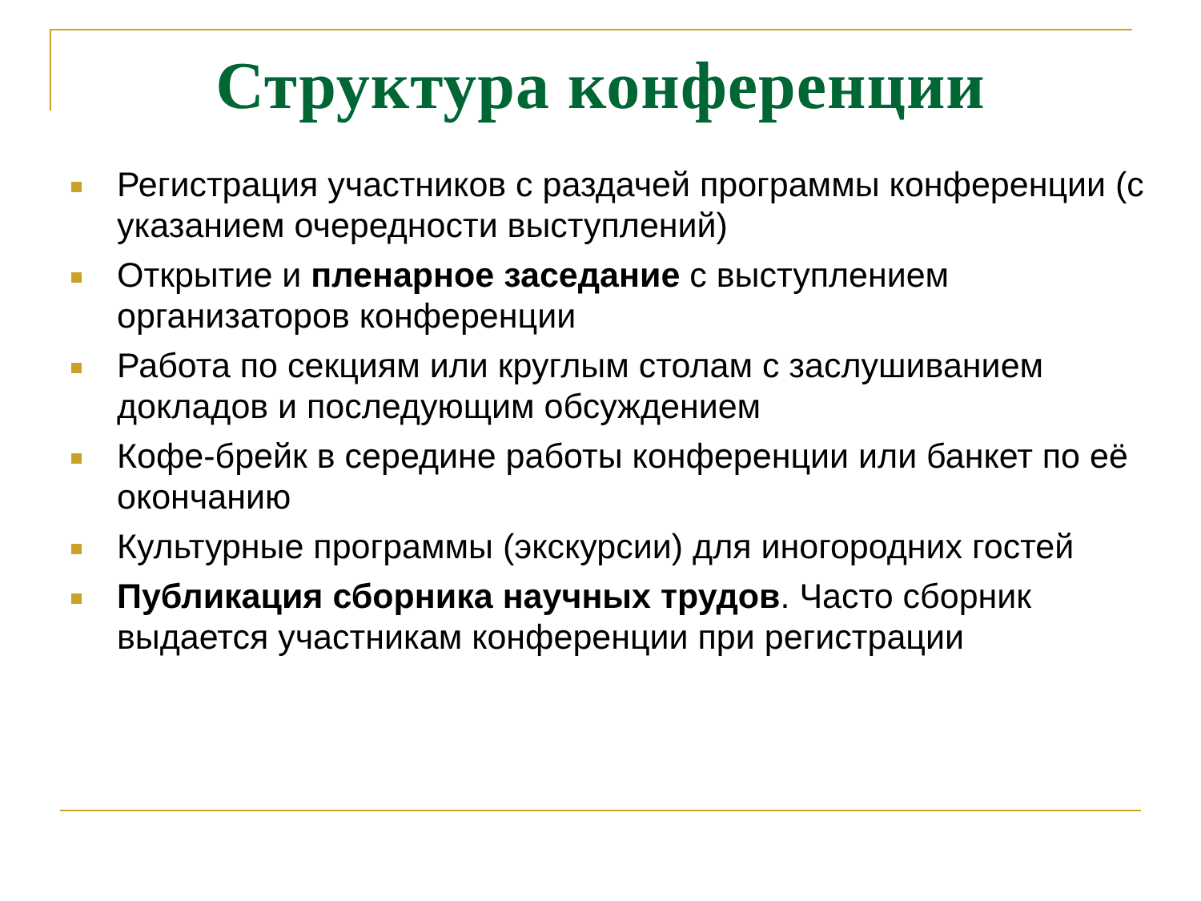Структура конференции
Регистрация участников с раздачей программы конференции (с указанием очередности выступлений)
Открытие и пленарное заседание с выступлением организаторов конференции
Работа по секциям или круглым столам с заслушиванием докладов и последующим обсуждением
Кофе-брейк в середине работы конференции или банкет по её окончанию
Культурные программы (экскурсии) для иногородних гостей
Публикация сборника научных трудов. Часто сборник выдается участникам конференции при регистрации